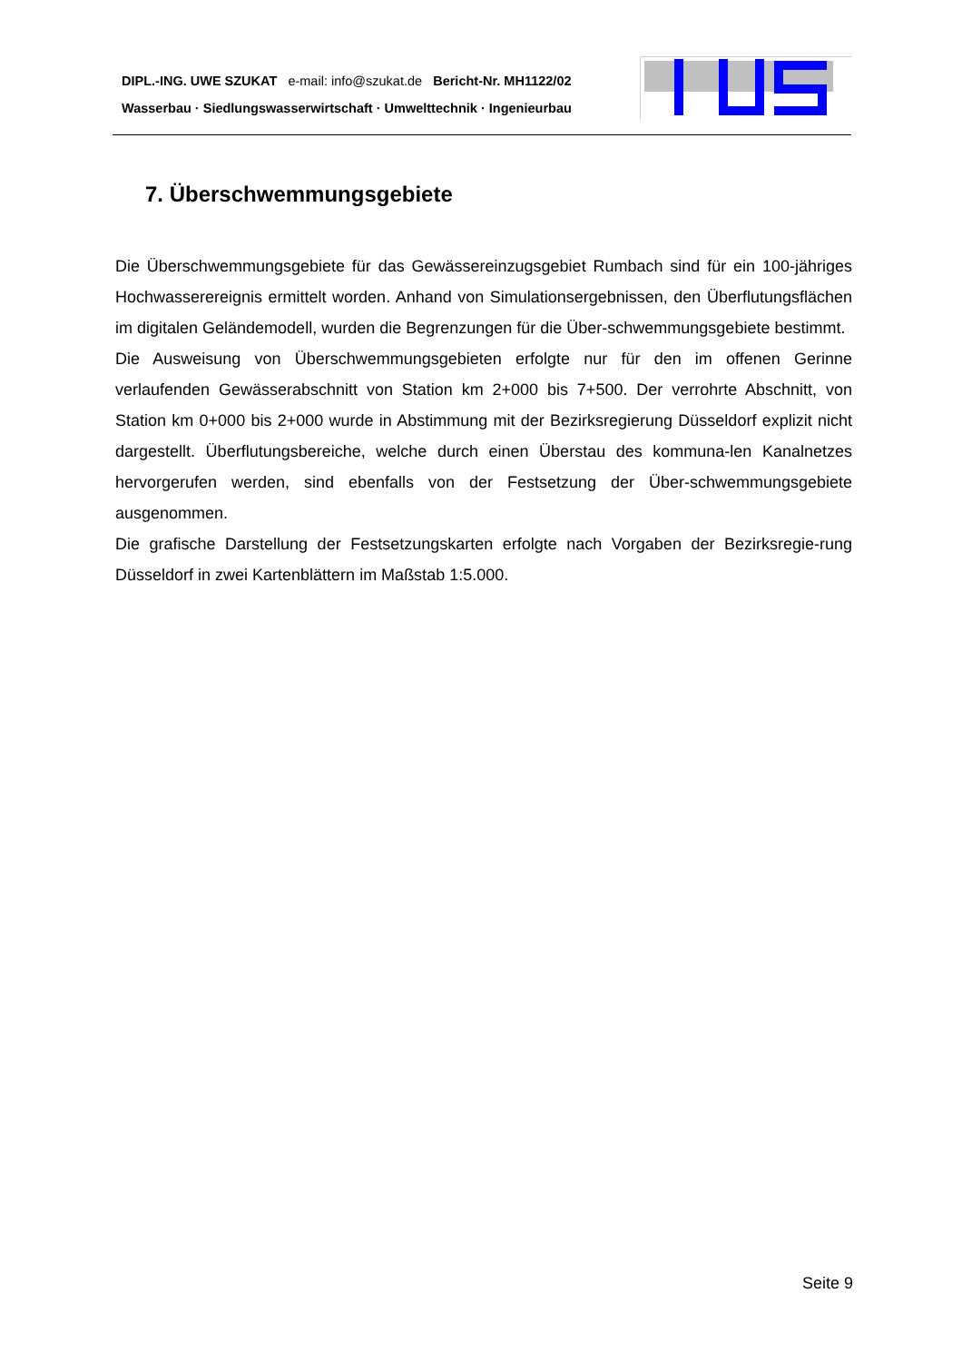DIPL.-ING. UWE SZUKAT e-mail: info@szukat.de Bericht-Nr. MH1122/02
Wasserbau · Siedlungswasserwirtschaft · Umwelttechnik · Ingenieurbau
7. Überschwemmungsgebiete
Die Überschwemmungsgebiete für das Gewässereinzugsgebiet Rumbach sind für ein 100-jähriges Hochwasserereignis ermittelt worden. Anhand von Simulationsergebnissen, den Überflutungsflächen im digitalen Geländemodell, wurden die Begrenzungen für die Über-schwemmungsgebiete bestimmt.
Die Ausweisung von Überschwemmungsgebieten erfolgte nur für den im offenen Gerinne verlaufenden Gewässerabschnitt von Station km 2+000 bis 7+500. Der verrohrte Abschnitt, von Station km 0+000 bis 2+000 wurde in Abstimmung mit der Bezirksregierung Düsseldorf explizit nicht dargestellt. Überflutungsbereiche, welche durch einen Überstau des kommuna-len Kanalnetzes hervorgerufen werden, sind ebenfalls von der Festsetzung der Über-schwemmungsgebiete ausgenommen.
Die grafische Darstellung der Festsetzungskarten erfolgte nach Vorgaben der Bezirksregie-rung Düsseldorf in zwei Kartenblättern im Maßstab 1:5.000.
Seite 9